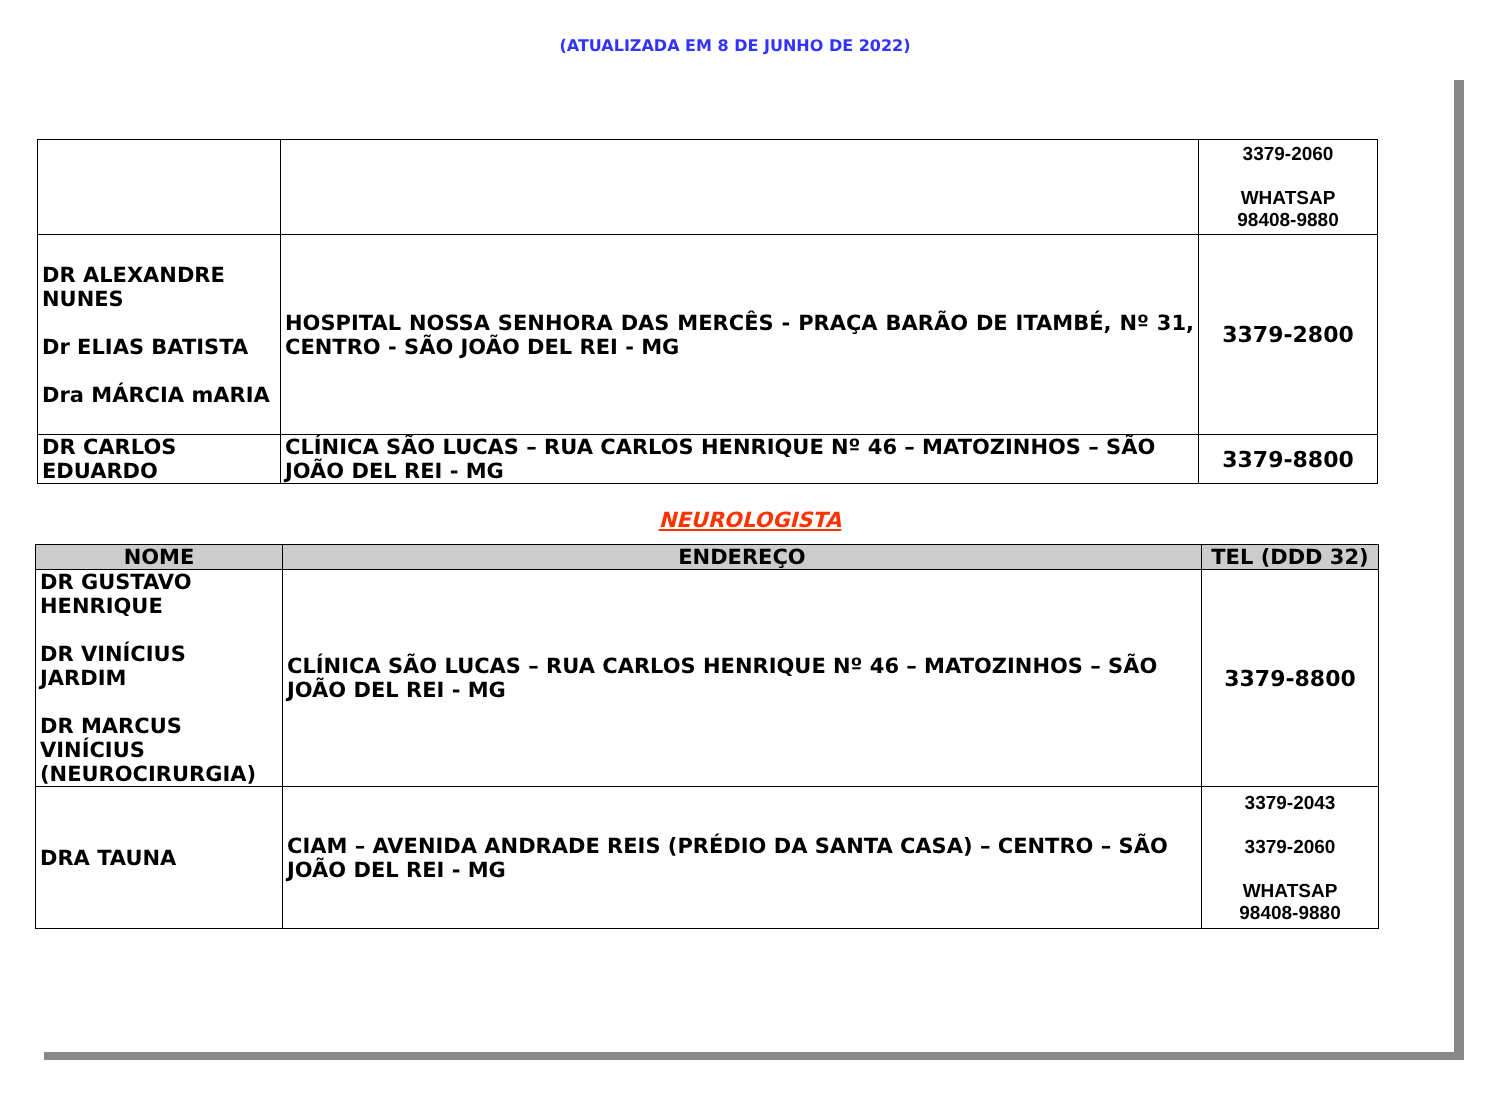(ATUALIZADA EM 8 DE JUNHO DE 2022)
| | | 3379-2060 WHATSAP 98408-9880 |
| DR ALEXANDRE NUNES Dr ELIAS BATISTA Dra MÁRCIA mARIA | HOSPITAL NOSSA SENHORA DAS MERCÊS - PRAÇA BARÃO DE ITAMBÉ, Nº 31, CENTRO - SÃO JOÃO DEL REI - MG | 3379-2800 |
| DR CARLOS EDUARDO | CLÍNICA SÃO LUCAS – RUA CARLOS HENRIQUE Nº 46 – MATOZINHOS – SÃO JOÃO DEL REI - MG | 3379-8800 |
NEUROLOGISTA
| NOME | ENDEREÇO | TEL (DDD 32) |
| --- | --- | --- |
| DR GUSTAVO HENRIQUE DR VINÍCIUS JARDIM DR MARCUS VINÍCIUS (NEUROCIRURGIA) | CLÍNICA SÃO LUCAS – RUA CARLOS HENRIQUE Nº 46 – MATOZINHOS – SÃO JOÃO DEL REI - MG | 3379-8800 |
| DRA TAUNA | CIAM – AVENIDA ANDRADE REIS (PRÉDIO DA SANTA CASA) – CENTRO – SÃO JOÃO DEL REI - MG | 3379-2043 3379-2060 WHATSAP 98408-9880 |